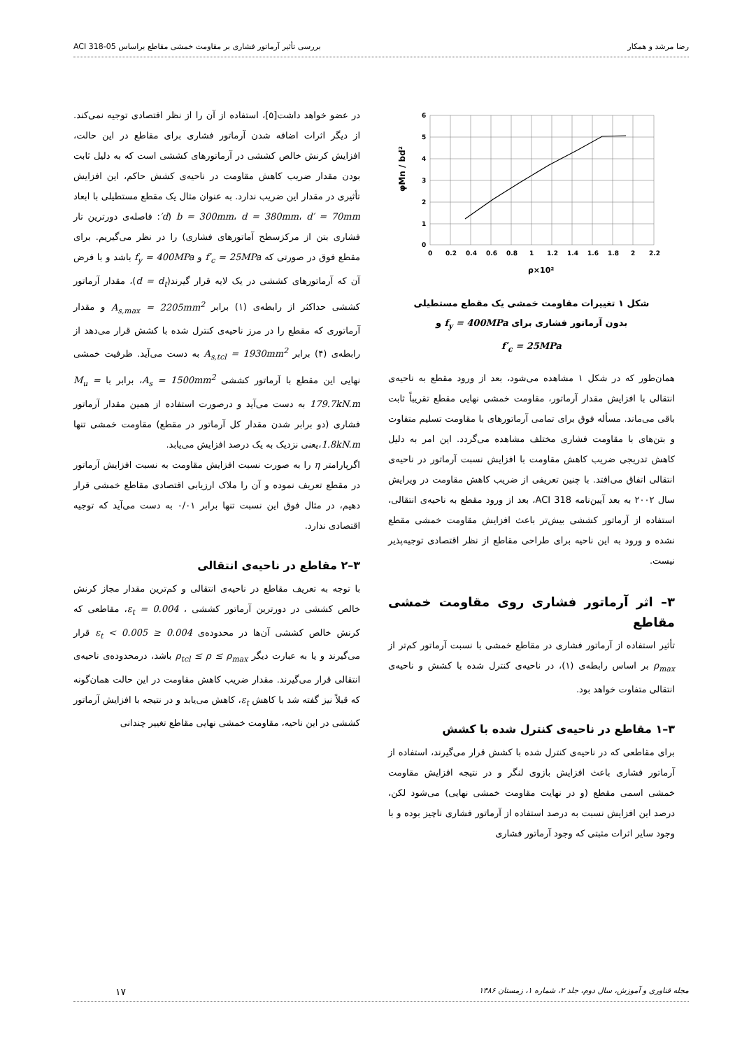رضا مرشد و همکار بررسی تأثیر آرماتور فشاری بر مقاومت خمشی مقاطع براساس ACI 318-05
φMn / bd²
6
5
4
3
2
1
0
0
0.2
0.4
0.6
0.8
1
1.2
1.4
1.6
1.8
2
2.2
ρ×10²
شکل ۱ تغییرات مقاومت خمشی یک مقطع مستطیلی
بدون آرماتور فشاری برای f<sub>y</sub> = 400MPa و
f′<sub>c</sub> = 25MPa
همان‌طور که در شکل ۱ مشاهده می‌شود، بعد از ورود مقطع به ناحیه‌ی انتقالی با افزایش مقدار آرماتور، مقاومت خمشی نهایی مقطع تقریباً ثابت باقی می‌ماند. مسأله فوق برای تمامی آرماتورهای با مقاومت تسلیم متفاوت و بتن‌های با مقاومت فشاری مختلف مشاهده می‌گردد. این امر به دلیل کاهش تدریجی ضریب کاهش مقاومت با افزایش نسبت آرماتور در ناحیه‌ی انتقالی اتفاق می‌افتد. با چنین تعریفی از ضریب کاهش مقاومت در ویرایش سال ۲۰۰۲ به بعد آیین‌نامه ACI 318، بعد از ورود مقطع به ناحیه‌ی انتقالی، استفاده از آرماتور کششی بیش‌تر باعث افزایش مقاومت خمشی مقطع نشده و ورود به این ناحیه برای طراحی مقاطع از نظر اقتصادی توجیه‌پذیر نیست.
۳– اثر آرماتور فشاری روی مقاومت خمشی مقاطع
تأثیر استفاده از آرماتور فشاری در مقاطع خمشی با نسبت آرماتور کم‌تر از ρ<sub>max</sub> بر اساس رابطه‌ی (۱)، در ناحیه‌ی کنترل شده با کشش و ناحیه‌ی انتقالی متفاوت خواهد بود.
۳–۱ مقاطع در ناحیه‌ی کنترل شده با کشش
برای مقاطعی که در ناحیه‌ی کنترل شده با کشش قرار می‌گیرند، استفاده از آرماتور فشاری باعث افزایش بازوی لنگر و در نتیجه افزایش مقاومت خمشی اسمی مقطع (و در نهایت مقاومت خمشی نهایی) می‌شود لکن، درصد این افزایش نسبت به درصد استفاده از آرماتور فشاری ناچیز بوده و با وجود سایر اثرات مثبتی که وجود آرماتور فشاری
در عضو خواهد داشت[۵]، استفاده از آن را از نظر اقتصادی توجیه نمی‌کند. از دیگر اثرات اضافه شدن آرماتور فشاری برای مقاطع در این حالت، افزایش کرنش خالص کششی در آرماتورهای کششی است که به دلیل ثابت بودن مقدار ضریب کاهش مقاومت در ناحیه‌ی کشش حاکم، این افزایش تأثیری در مقدار این ضریب ندارد. به عنوان مثال یک مقطع مستطیلی با ابعاد b = 300mm، d = 380mm، d′ = 70mm (d′: فاصله‌ی دورترین تار فشاری بتن از مرکزسطح آماتورهای فشاری) را در نظر می‌گیریم. برای مقطع فوق در صورتی که f′<sub>c</sub> = 25MPa و f<sub>y</sub> = 400MPa باشد و با فرض آن که آرماتورهای کششی در یک لایه قرار گیرند(d = d<sub>t</sub>)، مقدار آرماتور کششی حداکثر از رابطه‌ی (۱) برابر A<sub>s,max</sub> = 2205mm<sup>2</sup> و مقدار آرماتوری که مقطع را در مرز ناحیه‌ی کنترل شده با کشش قرار می‌دهد از رابطه‌ی (۴) برابر A<sub>s,tcl</sub> = 1930mm<sup>2</sup> به دست می‌آید. ظرفیت خمشی نهایی این مقطع با آرماتور کششی A<sub>s</sub> = 1500mm<sup>2</sup>، برابر با M<sub>u</sub> = 179.7kN.m به دست می‌آید و درصورت استفاده از همین مقدار آرماتور فشاری (دو برابر شدن مقدار کل آرماتور در مقطع) مقاومت خمشی تنها 1.8kN.m،یعنی نزدیک به یک درصد افزایش می‌یابد.
اگرپارامتر η را به صورت نسبت افزایش مقاومت به نسبت افزایش آرماتور در مقطع تعریف نموده و آن را ملاک ارزیابی اقتصادی مقاطع خمشی قرار دهیم، در مثال فوق این نسبت تنها برابر ۰/۰۱ به دست می‌آید که توجیه اقتصادی ندارد.
۳–۲ مقاطع در ناحیه‌ی انتقالی
با توجه به تعریف مقاطع در ناحیه‌ی انتقالی و کم‌ترین مقدار مجاز کرنش خالص کششی در دورترین آرماتور کششی ، ε<sub>t</sub> = 0.004، مقاطعی که کرنش خالص کششی آن‌ها در محدوده‌ی 0.004 ≤ ε<sub>t</sub> < 0.005 قرار می‌گیرند و یا به عبارت دیگر ρ<sub>tcl</sub> ≤ ρ ≤ ρ<sub>max</sub> باشد، درمحدوده‌ی ناحیه‌ی انتقالی قرار می‌گیرند. مقدار ضریب کاهش مقاومت در این حالت همان‌گونه که قبلاً نیز گفته شد با کاهش ε<sub>t</sub>، کاهش می‌یابد و در نتیجه با افزایش آرماتور کششی در این ناحیه، مقاومت خمشی نهایی مقاطع تغییر چندانی
مجله فناوری و آموزش، سال دوم، جلد ۲، شماره ۱، زمستان ۱۳۸۶ ۱۷